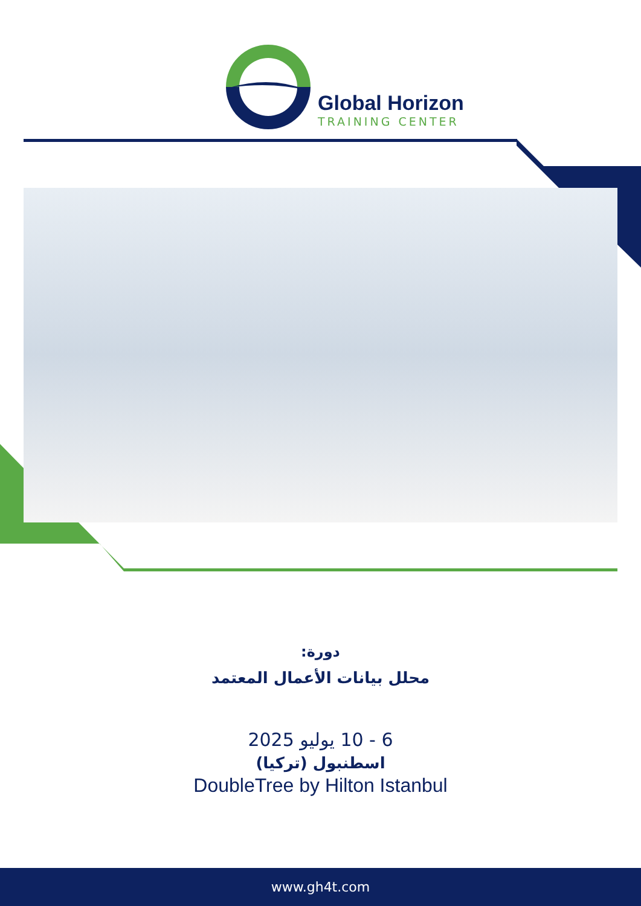Global Horizon
TRAINING CENTER
دورة:
محلل بيانات الأعمال المعتمد
6 - 10 يوليو 2025
اسطنبول (تركيا)
DoubleTree by Hilton Istanbul
www.gh4t.com